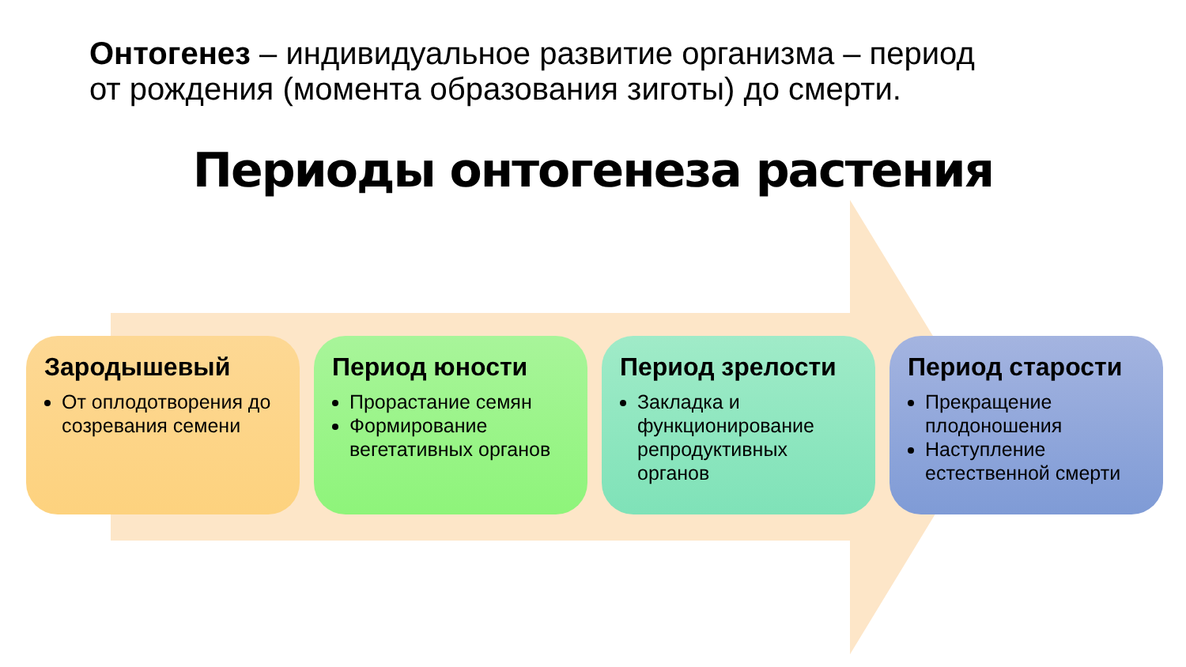Онтогенез – индивидуальное развитие организма – период от рождения (момента образования зиготы) до смерти.
Периоды онтогенеза растения
Зародышевый
От оплодотворения до созревания семени
Период юности
Прорастание семян
Формирование вегетативных органов
Период зрелости
Закладка и функционирование репродуктивных органов
Период старости
Прекращение плодоношения
Наступление естественной смерти